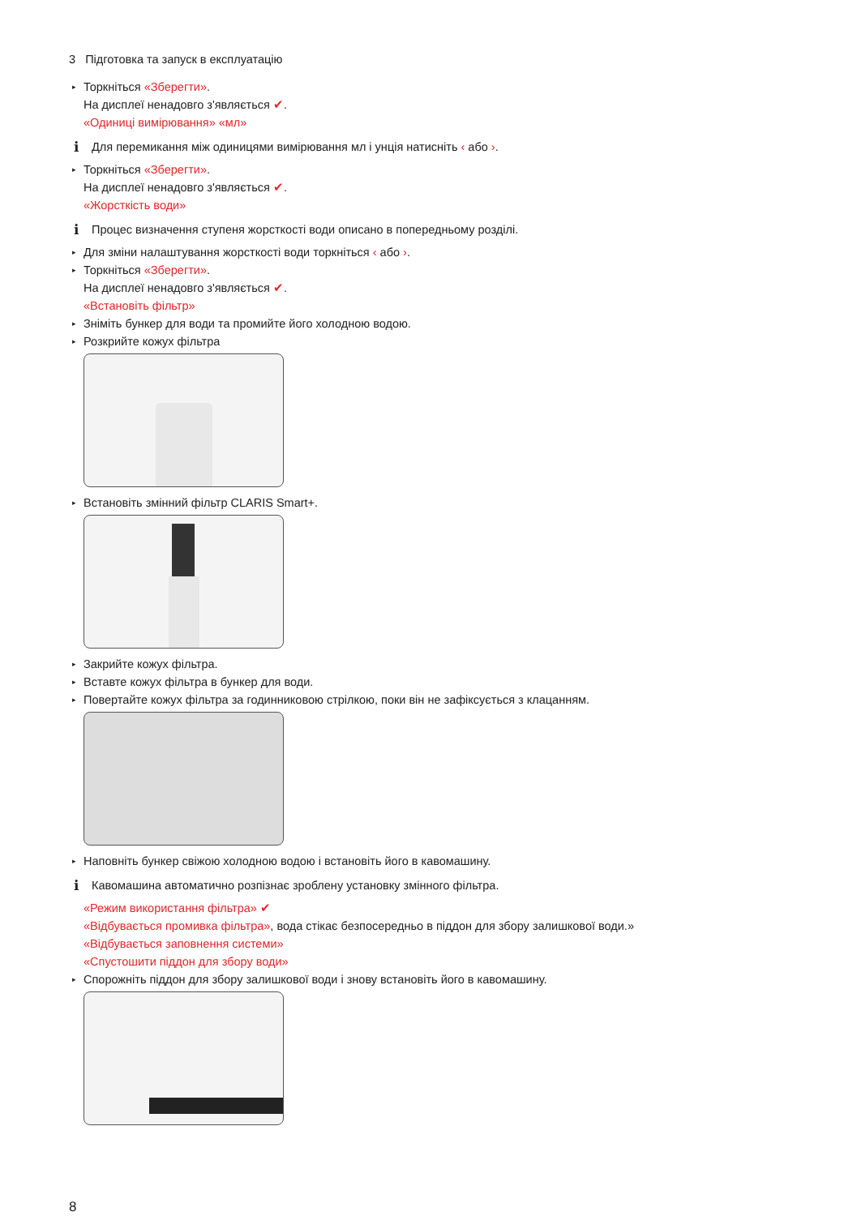3 Підготовка та запуск в експлуатацію
▸ Торкніться «Зберегти».
На дисплеї ненадовго з'являється ✔.
«Одиниці вимірювання» «мл»
i Для перемикання між одиницями вимірювання мл і унція натисніть ‹ або ›.
▸ Торкніться «Зберегти».
На дисплеї ненадовго з'являється ✔.
«Жорсткість води»
i Процес визначення ступеня жорсткості води описано в попередньому розділі.
▸ Для зміни налаштування жорсткості води торкніться ‹ або ›.
▸ Торкніться «Зберегти».
На дисплеї ненадовго з'являється ✔.
«Встановіть фільтр»
▸ Зніміть бункер для води та промийте його холодною водою.
▸ Розкрийте кожух фільтра
▸ Встановіть змінний фільтр CLARIS Smart+.
▸ Закрийте кожух фільтра.
▸ Вставте кожух фільтра в бункер для води.
▸ Повертайте кожух фільтра за годинниковою стрілкою, поки він не зафіксується з клацанням.
▸ Наповніть бункер свіжою холодною водою і встановіть його в кавомашину.
i Кавомашина автоматично розпізнає зроблену установку змінного фільтра.
«Режим використання фільтра» ✔
«Відбувається промивка фільтра», вода стікає безпосередньо в піддон для збору залишкової води.»
«Відбувається заповнення системи»
«Спустошити піддон для збору води»
▸ Спорожніть піддон для збору залишкової води і знову встановіть його в кавомашину.
8